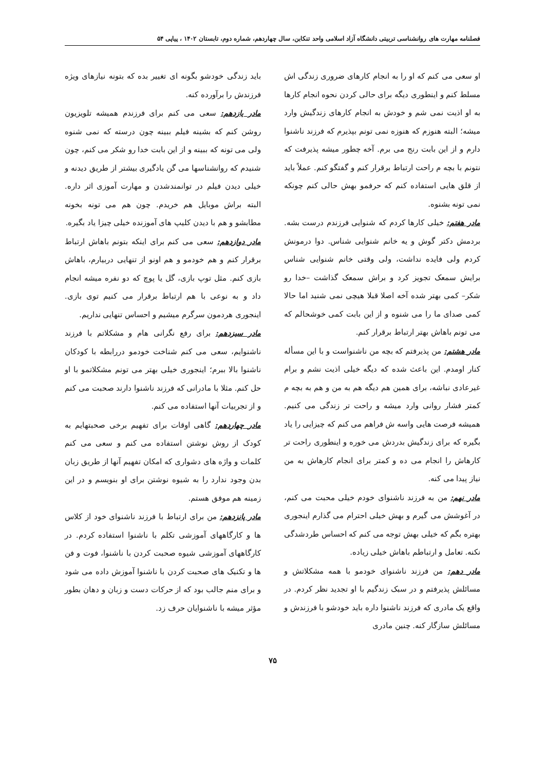فصلنامه مهارت های روانشناسی تربیتی دانشگاه آزاد اسلامی واحد تنکابن، سال چهاردهم، شماره دوم، تابستان ۱۴۰۲ ، پیاپی ۵۴
او سعی می کنم که او را به انجام کارهای ضروری زندگی اش مسلط کنم و اینطوری دیگه برای حالی کردن نحوه انجام کارها به او اذیت نمی شم و خودش به انجام کارهای زندگیش وارد میشه؛ البته هنوزم که هنوزه نمی تونم بپذیرم که فرزند ناشنوا دارم و از این بابت رنج می برم. آخه چطور میشه پذیرفت که نتونم با بچه م راحت ارتباط برقرار کنم و گفتگو کنم. عملاً باید از قلق هایی استفاده کنم که حرفمو بهش حالی کنم چونکه نمی تونه بشنوه.
مادر هفتم: خیلی کارها کردم که شنوایی فرزندم درست بشه. بردمش دکتر گوش و یه خانم شنوایی شناس. دوا درمونش کردم ولی فایده نداشت، ولی وقتی خانم شنوایی شناس برایش سمعک تجویز کرد و براش سمعک گذاشت –خدا رو شکر– کمی بهتر شده آخه اصلا قبلا هیچی نمی شنید اما حالا کمی صدای ما را می شنوه و از این بابت کمی خوشحالم که می تونم باهاش بهتر ارتباط برقرار کنم.
مادر هشتم: من پذیرفتم که بچه من ناشنواست و با این مسأله کنار اومدم. این باعث شده که دیگه خیلی اذیت نشم و برام غیرعادی نباشه، برای همین هم دیگه هم به من و هم به بچه م کمتر فشار روانی وارد میشه و راحت تر زندگی می کنیم. همیشه فرصت هایی واسه ش فراهم می کنم که چیزایی را یاد بگیره که برای زندگیش بدردش می خوره و اینطوری راحت تر کارهاش را انجام می ده و کمتر برای انجام کارهاش به من نیاز پیدا می کنه.
مادر نهم: من به فرزند ناشنوای خودم خیلی محبت می کنم، در آغوشش می گیرم و بهش خیلی احترام می گذارم اینجوری بهتره بگم که خیلی بهش توجه می کنم که احساس طردشدگی نکنه. تعامل و ارتباطم باهاش خیلی زیاده.
مادر دهم: من فرزند ناشنوای خودمو با همه مشکلاتش و مسائلش پذیرفتم و در سبک زندگیم با او تجدید نظر کردم. در واقع یک مادری که فرزند ناشنوا داره باید خودشو با فرزندش و مسائلش سازگار کنه. چنین مادری
باید زندگی خودشو بگونه ای تغییر بده که بتونه نیازهای ویژه فرزندش را برآورده کنه.
مادر یازدهم: سعی می کنم برای فرزندم همیشه تلویزیون روشن کنم که بشینه فیلم ببینه چون درسته که نمی شنوه ولی می تونه که ببینه و از این بابت خدا رو شکر می کنم، چون شنیدم که روانشناسها می گن یادگیری بیشتر از طریق دیدنه و خیلی دیدن فیلم در توانمندشدن و مهارت آموزی اثر داره. البته براش موبایل هم خریدم. چون هم می تونه بخونه مطابشو و هم با دیدن کلیپ های آموزنده خیلی چیزا یاد بگیره.
مادر دوازدهم: سعی می کنم برای اینکه بتونم باهاش ارتباط برقرار کنم و هم خودمو و هم اونو از تنهایی دربیارم، باهاش بازی کنم. مثل توپ بازی، گل یا پوچ که دو نفره میشه انجام داد و به نوعی با هم ارتباط برقرار می کنیم توی بازی. اینجوری هردمون سرگرم میشیم و احساس تنهایی نداریم.
مادر سیزدهم: برای رفع نگرانی هام و مشکلاتم با فرزند ناشنوایم، سعی می کنم شناخت خودمو دررابطه با کودکان ناشنوا بالا ببرم؛ اینجوری خیلی بهتر می تونم مشکلاتمو با او حل کنم. مثلا با مادرانی که فرزند ناشنوا دارند صحبت می کنم و از تجربیات آنها استفاده می کنم.
مادر چهاردهم: گاهی اوقات برای تفهیم برخی صحبتهایم به کودک از روش نوشتن استفاده می کنم و سعی می کنم کلمات و واژه های دشواری که امکان تفهیم آنها از طریق زبان بدن وجود ندارد را به شیوه نوشتن برای او بنویسم و در این زمینه هم موفق هستم.
مادر پانزدهم: من برای ارتباط با فرزند ناشنوای خود از کلاس ها و کارگاههای آموزشی تکلم با ناشنوا استفاده کردم. در کارگاههای آموزشی شیوه صحبت کردن با ناشنوا، فوت و فن ها و تکنیک های صحبت کردن با ناشنوا آموزش داده می شود و برای منم جالب بود که از حرکات دست و زبان و دهان بطور مؤثر میشه با ناشنوایان حرف زد.
۷۵